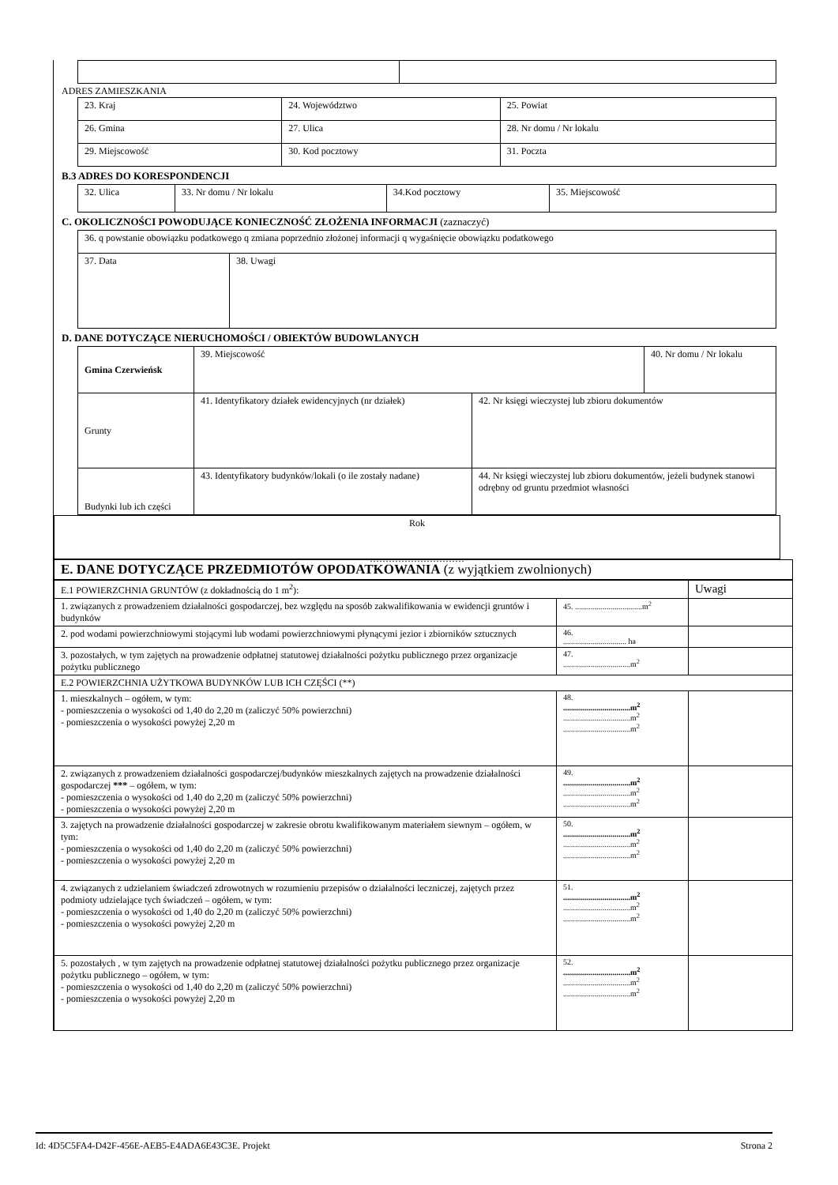ADRES ZAMIESZKANIA
| 23. Kraj | 24. Województwo | | 25. Powiat | |
| 26. Gmina | 27. Ulica | | | 28. Nr domu / Nr lokalu |
| 29. Miejscowość | | 30. Kod pocztowy | 31. Poczta | |
B.3 ADRES DO KORESPONDENCJI
| 32. Ulica | 33. Nr domu / Nr lokalu | 34.Kod pocztowy | 35. Miejscowość |
C. OKOLICZNOŚCI POWODUJĄCE KONIECZNOŚĆ ZŁOŻENIA INFORMACJI (zaznaczyć)
| 36. q powstanie obowiązku podatkowego q zmiana poprzednio złożonej informacji q wygaśnięcie obowiązku podatkowego | |
| 37. Data | 38. Uwagi |
D. DANE DOTYCZĄCE NIERUCHOMOŚCI / OBIEKTÓW BUDOWLANYCH
| Gmina Czerwieńsk | 39. Miejscowość | | 40. Nr domu / Nr lokalu |
| Grunty | 41. Identyfikatory działek ewidencyjnych (nr działek) | 42. Nr księgi wieczystej lub zbioru dokumentów | |
| Budynki lub ich części | 43. Identyfikatory budynków/lokali (o ile zostały nadane) | 44. Nr księgi wieczystej lub zbioru dokumentów, jeżeli budynek stanowi odrębny od gruntu przedmiot własności | |
Rok
…………………………
E. DANE DOTYCZĄCE PRZEDMIOTÓW OPODATKOWANIA (z wyjątkiem zwolnionych)
| E.1 POWIERZCHNIA GRUNTÓW (z dokładnością do 1 m<sup>2</sup>): | | Uwagi |
| 1. związanych z prowadzeniem działalności gospodarczej, bez względu na sposób zakwalifikowania w ewidencji gruntów i budynków | 45. ..................................m<sup>2</sup> | |
| 2. pod wodami powierzchniowymi stojącymi lub wodami powierzchniowymi płynącymi jezior i zbiorników sztucznych | 46. ................................ ha | |
| 3. pozostałych, w tym zajętych na prowadzenie odpłatnej statutowej działalności pożytku publicznego przez organizacje pożytku publicznego | 47. ..................................m<sup>2</sup> | |
| E.2 POWIERZCHNIA UŻYTKOWA BUDYNKÓW LUB ICH CZĘŚCI (**) | | |
| 1. mieszkalnych – ogółem, w tym: - pomieszczenia o wysokości od 1,40 do 2,20 m (zaliczyć 50% powierzchni) - pomieszczenia o wysokości powyżej 2,20 m | 48. ..................................m<sup>2</sup> ..................................m<sup>2</sup> ..................................m<sup>2</sup> | |
| 2. związanych z prowadzeniem działalności gospodarczej/budynków mieszkalnych zajętych na prowadzenie działalności gospodarczej *** – ogółem, w tym: - pomieszczenia o wysokości od 1,40 do 2,20 m (zaliczyć 50% powierzchni) - pomieszczenia o wysokości powyżej 2,20 m | 49. ..................................m<sup>2</sup> ..................................m<sup>2</sup> ..................................m<sup>2</sup> | |
| 3. zajętych na prowadzenie działalności gospodarczej w zakresie obrotu kwalifikowanym materiałem siewnym – ogółem, w tym: - pomieszczenia o wysokości od 1,40 do 2,20 m (zaliczyć 50% powierzchni) - pomieszczenia o wysokości powyżej 2,20 m | 50. ..................................m<sup>2</sup> ..................................m<sup>2</sup> ..................................m<sup>2</sup> | |
| 4. związanych z udzielaniem świadczeń zdrowotnych w rozumieniu przepisów o działalności leczniczej, zajętych przez podmioty udzielające tych świadczeń – ogółem, w tym: - pomieszczenia o wysokości od 1,40 do 2,20 m (zaliczyć 50% powierzchni) - pomieszczenia o wysokości powyżej 2,20 m | 51. ..................................m<sup>2</sup> ..................................m<sup>2</sup> ..................................m<sup>2</sup> | |
| 5. pozostałych , w tym zajętych na prowadzenie odpłatnej statutowej działalności pożytku publicznego przez organizacje pożytku publicznego – ogółem, w tym: - pomieszczenia o wysokości od 1,40 do 2,20 m (zaliczyć 50% powierzchni) - pomieszczenia o wysokości powyżej 2,20 m | 52. ..................................m<sup>2</sup> ..................................m<sup>2</sup> ..................................m<sup>2</sup> | |
Id: 4D5C5FA4-D42F-456E-AEB5-E4ADA6E43C3E. Projekt Strona 2